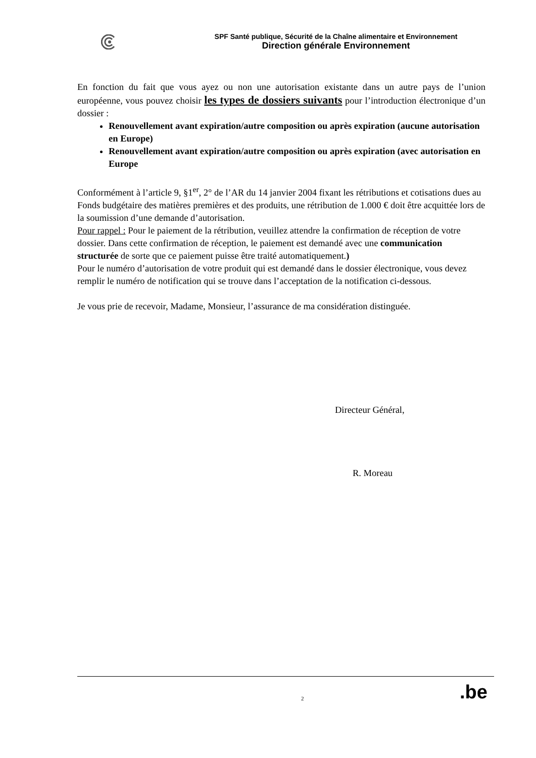SPF Santé publique, Sécurité de la Chaîne alimentaire et Environnement
Direction générale Environnement
En fonction du fait que vous ayez ou non une autorisation existante dans un autre pays de l’union européenne, vous pouvez choisir les types de dossiers suivants pour l’introduction électronique d’un dossier :
Renouvellement avant expiration/autre composition ou après expiration (aucune autorisation en Europe)
Renouvellement avant expiration/autre composition ou après expiration (avec autorisation en Europe
Conformément à l’article 9, §1<sup>er</sup>, 2° de l’AR du 14 janvier 2004 fixant les rétributions et cotisations dues au Fonds budgétaire des matières premières et des produits, une rétribution de 1.000 € doit être acquittée lors de la soumission d’une demande d’autorisation.
Pour rappel : Pour le paiement de la rétribution, veuillez attendre la confirmation de réception de votre dossier. Dans cette confirmation de réception, le paiement est demandé avec une communication structurée de sorte que ce paiement puisse être traité automatiquement.)
Pour le numéro d’autorisation de votre produit qui est demandé dans le dossier électronique, vous devez remplir le numéro de notification qui se trouve dans l’acceptation de la notification ci-dessous.
Je vous prie de recevoir, Madame, Monsieur, l’assurance de ma considération distinguée.
Directeur Général,
R. Moreau
2 .be